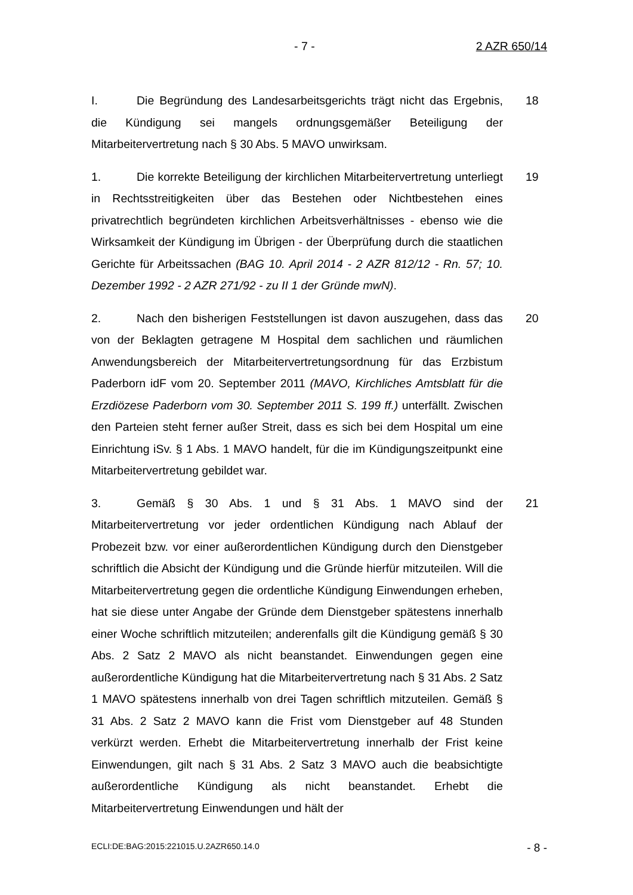- 7 - 2 AZR 650/14
I. Die Begründung des Landesarbeitsgerichts trägt nicht das Ergebnis, die Kündigung sei mangels ordnungsgemäßer Beteiligung der Mitarbeitervertretung nach § 30 Abs. 5 MAVO unwirksam.
18
1. Die korrekte Beteiligung der kirchlichen Mitarbeitervertretung unterliegt in Rechtsstreitigkeiten über das Bestehen oder Nichtbestehen eines privatrechtlich begründeten kirchlichen Arbeitsverhältnisses - ebenso wie die Wirksamkeit der Kündigung im Übrigen - der Überprüfung durch die staatlichen Gerichte für Arbeitssachen (BAG 10. April 2014 - 2 AZR 812/12 - Rn. 57; 10. Dezember 1992 - 2 AZR 271/92 - zu II 1 der Gründe mwN).
19
2. Nach den bisherigen Feststellungen ist davon auszugehen, dass das von der Beklagten getragene M Hospital dem sachlichen und räumlichen Anwendungsbereich der Mitarbeitervertretungsordnung für das Erzbistum Paderborn idF vom 20. September 2011 (MAVO, Kirchliches Amtsblatt für die Erzdiözese Paderborn vom 30. September 2011 S. 199 ff.) unterfällt. Zwischen den Parteien steht ferner außer Streit, dass es sich bei dem Hospital um eine Einrichtung iSv. § 1 Abs. 1 MAVO handelt, für die im Kündigungszeitpunkt eine Mitarbeitervertretung gebildet war.
20
3. Gemäß § 30 Abs. 1 und § 31 Abs. 1 MAVO sind der Mitarbeitervertretung vor jeder ordentlichen Kündigung nach Ablauf der Probezeit bzw. vor einer außerordentlichen Kündigung durch den Dienstgeber schriftlich die Absicht der Kündigung und die Gründe hierfür mitzuteilen. Will die Mitarbeitervertretung gegen die ordentliche Kündigung Einwendungen erheben, hat sie diese unter Angabe der Gründe dem Dienstgeber spätestens innerhalb einer Woche schriftlich mitzuteilen; anderenfalls gilt die Kündigung gemäß § 30 Abs. 2 Satz 2 MAVO als nicht beanstandet. Einwendungen gegen eine außerordentliche Kündigung hat die Mitarbeitervertretung nach § 31 Abs. 2 Satz 1 MAVO spätestens innerhalb von drei Tagen schriftlich mitzuteilen. Gemäß § 31 Abs. 2 Satz 2 MAVO kann die Frist vom Dienstgeber auf 48 Stunden verkürzt werden. Erhebt die Mitarbeitervertretung innerhalb der Frist keine Einwendungen, gilt nach § 31 Abs. 2 Satz 3 MAVO auch die beabsichtigte außerordentliche Kündigung als nicht beanstandet. Erhebt die Mitarbeitervertretung Einwendungen und hält der
21
ECLI:DE:BAG:2015:221015.U.2AZR650.14.0 - 8 -